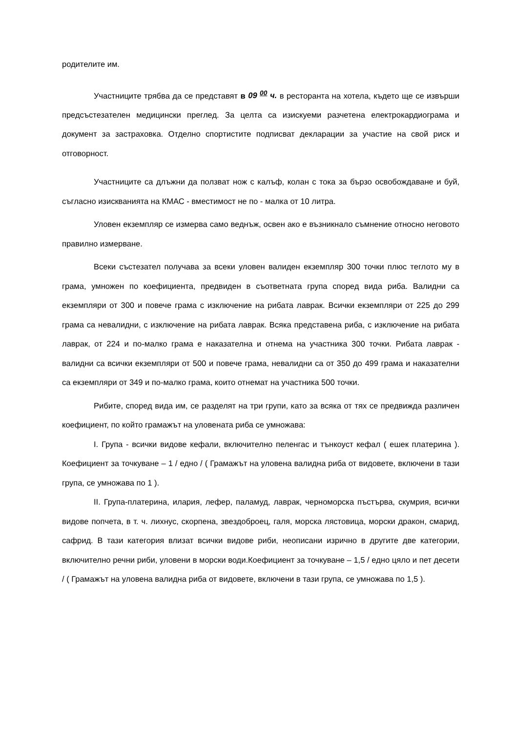родителите им.
Участниците трябва да се представят в 09 <sup>00</sup> ч. в ресторанта на хотела, където ще се извърши предсъстезателен медицински преглед. За целта са изискуеми разчетена електрокардиограма и документ за застраховка. Отделно спортистите подписват декларации за участие на свой риск и отговорност.
Участниците са длъжни да ползват нож с калъф, колан с тока за бързо освобождаване и буй, съгласно изискванията на КМАС - вместимост не по - малка от 10 литра.
Уловен екземпляр се измерва само веднъж, освен ако е възникнало съмнение относно неговото правилно измерване.
Всеки състезател получава за всеки уловен валиден екземпляр 300 точки плюс теглото му в грама, умножен по коефициента, предвиден в съответната група според вида риба. Валидни са екземпляри от 300 и повече грама с изключение на рибата лаврак. Всички екземпляри от 225 до 299 грама са невалидни, с изключение на рибата лаврак. Всяка представена риба, с изключение на рибата лаврак, от 224 и по-малко грама е наказателна и отнема на участника 300 точки. Рибата лаврак - валидни са всички екземпляри от 500 и повече грама, невалидни са от 350 до 499 грама и наказателни са екземпляри от 349 и по-малко грама, които отнемат на участника 500 точки.
Рибите, според вида им, се разделят на три групи, като за всяка от тях се предвижда различен коефициент, по който грамажът на уловената риба се умножава:
I. Група - всички видове кефали, включително пеленгас и тънкоуст кефал ( ешек платерина ). Коефициент за точкуване – 1 / едно / ( Грамажът на уловена валидна риба от видовете, включени в тази група, се умножава по 1 ).
II. Група-платерина, илария, лефер, паламуд, лаврак, черноморска пъстърва, скумрия, всички видове попчета, в т. ч. лихнус, скорпена, звездоброец, галя, морска лястовица, морски дракон, смарид, сафрид. В тази категория влизат всички видове риби, неописани изрично в другите две категории, включително речни риби, уловени в морски води.Коефициент за точкуване – 1,5 / едно цяло и пет десети / ( Грамажът на уловена валидна риба от видовете, включени в тази група, се умножава по 1,5 ).